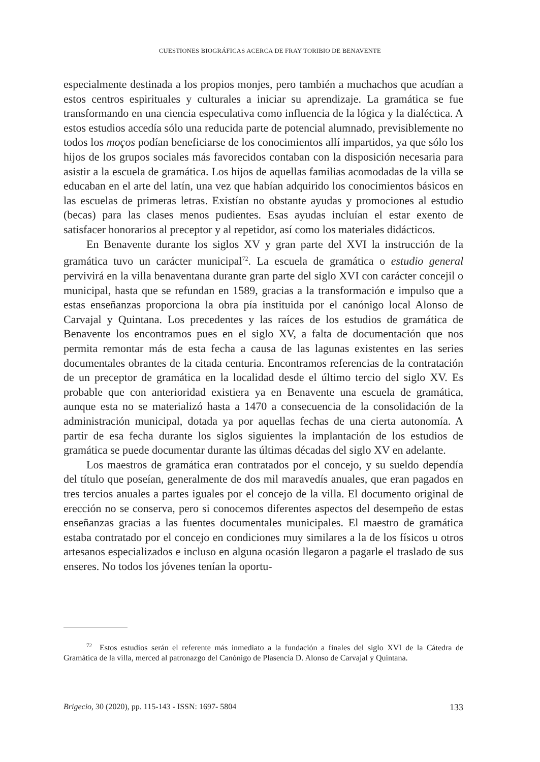CUESTIONES BIOGRÁFICAS ACERCA DE FRAY TORIBIO DE BENAVENTE
especialmente destinada a los propios monjes, pero también a muchachos que acudían a estos centros espirituales y culturales a iniciar su aprendizaje. La gramática se fue transformando en una ciencia especulativa como influencia de la lógica y la dialéctica. A estos estudios accedía sólo una reducida parte de potencial alumnado, previsiblemente no todos los moços podían beneficiarse de los conocimientos allí impartidos, ya que sólo los hijos de los grupos sociales más favorecidos contaban con la disposición necesaria para asistir a la escuela de gramática. Los hijos de aquellas familias acomodadas de la villa se educaban en el arte del latín, una vez que habían adquirido los conocimientos básicos en las escuelas de primeras letras. Existían no obstante ayudas y promociones al estudio (becas) para las clases menos pudientes. Esas ayudas incluían el estar exento de satisfacer honorarios al preceptor y al repetidor, así como los materiales didácticos.
En Benavente durante los siglos XV y gran parte del XVI la instrucción de la gramática tuvo un carácter municipal<sup>72</sup>. La escuela de gramática o estudio general pervivirá en la villa benaventana durante gran parte del siglo XVI con carácter concejil o municipal, hasta que se refundan en 1589, gracias a la transformación e impulso que a estas enseñanzas proporciona la obra pía instituida por el canónigo local Alonso de Carvajal y Quintana. Los precedentes y las raíces de los estudios de gramática de Benavente los encontramos pues en el siglo XV, a falta de documentación que nos permita remontar más de esta fecha a causa de las lagunas existentes en las series documentales obrantes de la citada centuria. Encontramos referencias de la contratación de un preceptor de gramática en la localidad desde el último tercio del siglo XV. Es probable que con anterioridad existiera ya en Benavente una escuela de gramática, aunque esta no se materializó hasta a 1470 a consecuencia de la consolidación de la administración municipal, dotada ya por aquellas fechas de una cierta autonomía. A partir de esa fecha durante los siglos siguientes la implantación de los estudios de gramática se puede documentar durante las últimas décadas del siglo XV en adelante.
Los maestros de gramática eran contratados por el concejo, y su sueldo dependía del título que poseían, generalmente de dos mil maravedís anuales, que eran pagados en tres tercios anuales a partes iguales por el concejo de la villa. El documento original de erección no se conserva, pero si conocemos diferentes aspectos del desempeño de estas enseñanzas gracias a las fuentes documentales municipales. El maestro de gramática estaba contratado por el concejo en condiciones muy similares a la de los físicos u otros artesanos especializados e incluso en alguna ocasión llegaron a pagarle el traslado de sus enseres. No todos los jóvenes tenían la oportu-
<sup>72</sup> Estos estudios serán el referente más inmediato a la fundación a finales del siglo XVI de la Cátedra de Gramática de la villa, merced al patronazgo del Canónigo de Plasencia D. Alonso de Carvajal y Quintana.
Brigecio, 30 (2020), pp. 115-143 - ISSN: 1697- 5804 133